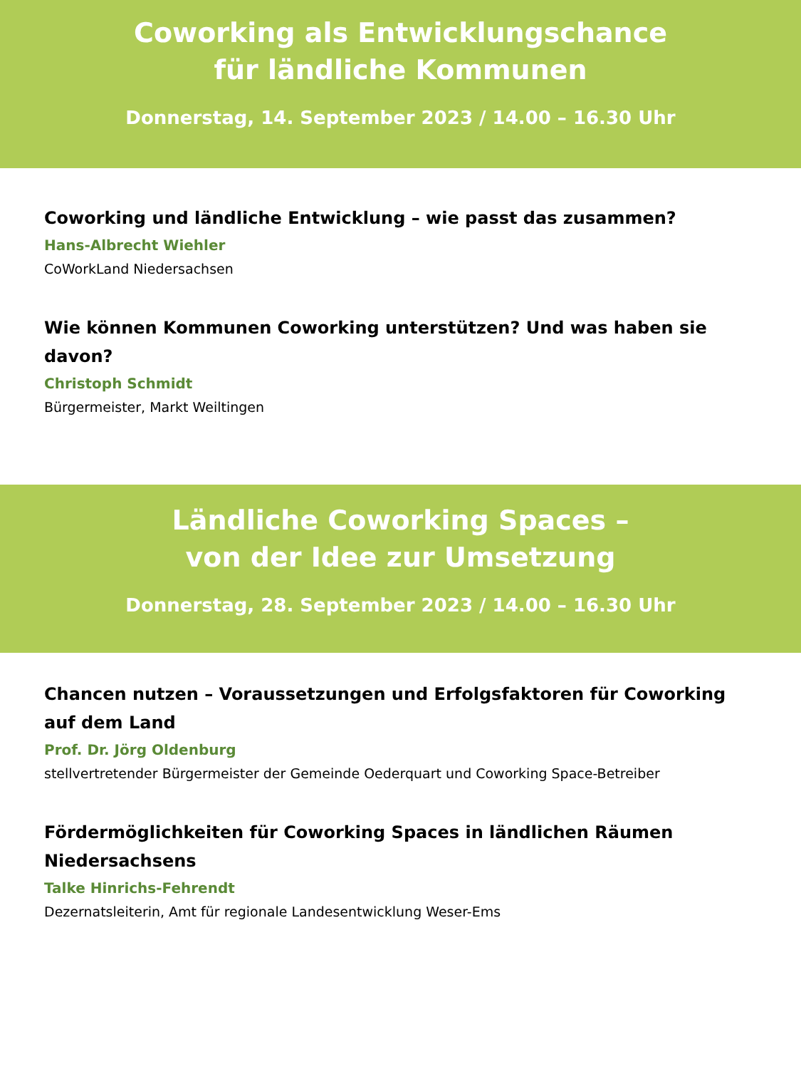Coworking als Entwicklungschance
für ländliche Kommunen
Donnerstag, 14. September 2023 / 14.00 – 16.30 Uhr
Coworking und ländliche Entwicklung – wie passt das zusammen?
Hans-Albrecht Wiehler
CoWorkLand Niedersachsen
Wie können Kommunen Coworking unterstützen? Und was haben sie davon?
Christoph Schmidt
Bürgermeister, Markt Weiltingen
Ländliche Coworking Spaces –
von der Idee zur Umsetzung
Donnerstag, 28. September 2023 / 14.00 – 16.30 Uhr
Chancen nutzen – Voraussetzungen und Erfolgsfaktoren für Coworking auf dem Land
Prof. Dr. Jörg Oldenburg
stellvertretender Bürgermeister der Gemeinde Oederquart und Coworking Space-Betreiber
Fördermöglichkeiten für Coworking Spaces in ländlichen Räumen Niedersachsens
Talke Hinrichs-Fehrendt
Dezernatsleiterin, Amt für regionale Landesentwicklung Weser-Ems